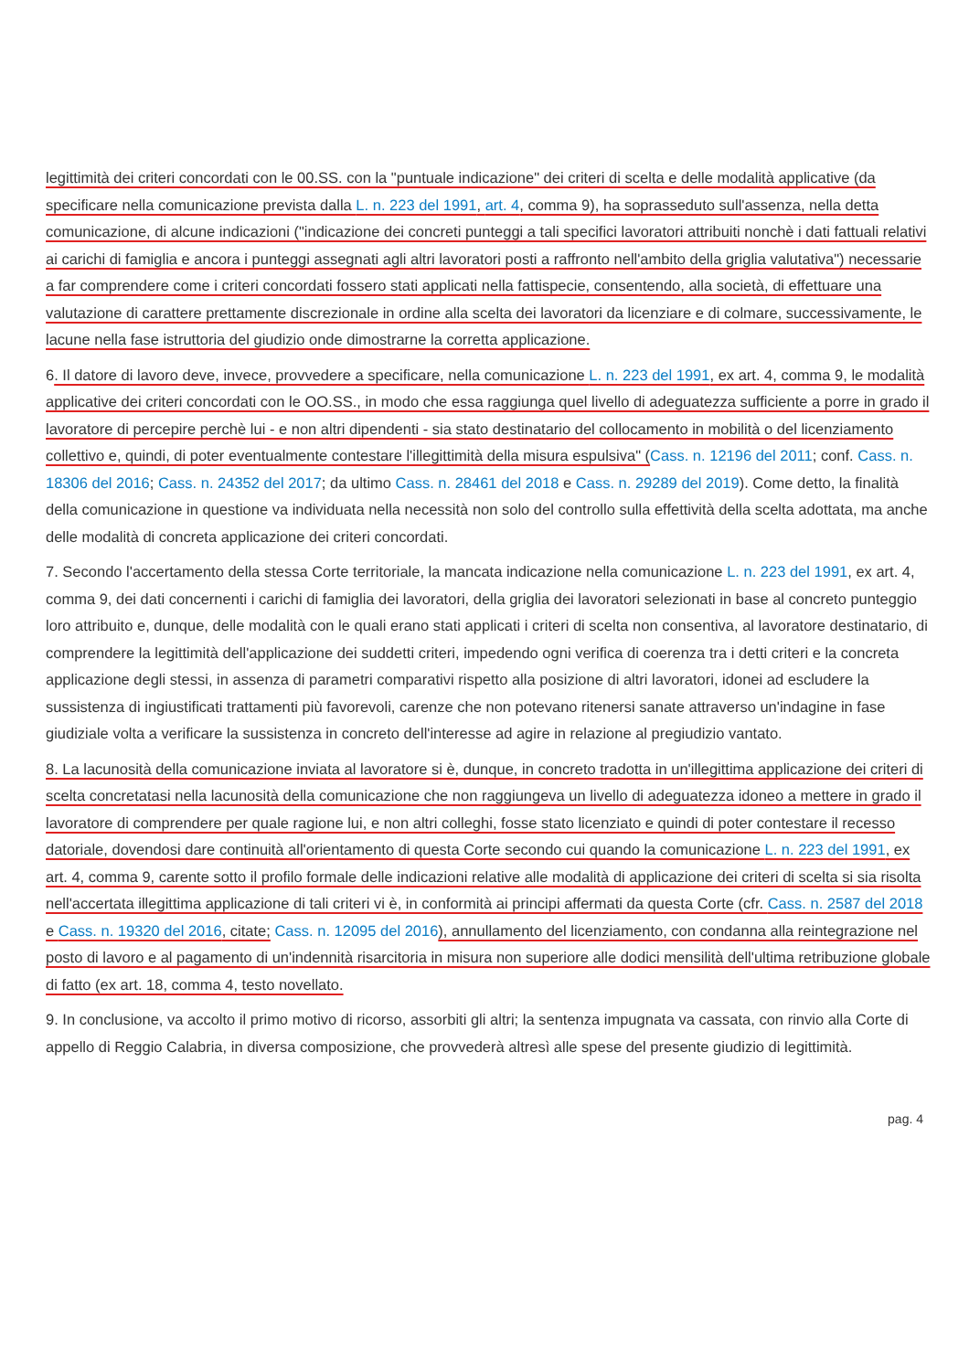legittimità dei criteri concordati con le 00.SS. con la "puntuale indicazione" dei criteri di scelta e delle modalità applicative (da specificare nella comunicazione prevista dalla L. n. 223 del 1991, art. 4, comma 9), ha soprasseduto sull'assenza, nella detta comunicazione, di alcune indicazioni ("indicazione dei concreti punteggi a tali specifici lavoratori attribuiti nonchè i dati fattuali relativi ai carichi di famiglia e ancora i punteggi assegnati agli altri lavoratori posti a raffronto nell'ambito della griglia valutativa") necessarie a far comprendere come i criteri concordati fossero stati applicati nella fattispecie, consentendo, alla società, di effettuare una valutazione di carattere prettamente discrezionale in ordine alla scelta dei lavoratori da licenziare e di colmare, successivamente, le lacune nella fase istruttoria del giudizio onde dimostrarne la corretta applicazione.
6. Il datore di lavoro deve, invece, provvedere a specificare, nella comunicazione L. n. 223 del 1991, ex art. 4, comma 9, le modalità applicative dei criteri concordati con le OO.SS., in modo che essa raggiunga quel livello di adeguatezza sufficiente a porre in grado il lavoratore di percepire perchè lui - e non altri dipendenti - sia stato destinatario del collocamento in mobilità o del licenziamento collettivo e, quindi, di poter eventualmente contestare l'illegittimità della misura espulsiva" (Cass. n. 12196 del 2011; conf. Cass. n. 18306 del 2016; Cass. n. 24352 del 2017; da ultimo Cass. n. 28461 del 2018 e Cass. n. 29289 del 2019). Come detto, la finalità della comunicazione in questione va individuata nella necessità non solo del controllo sulla effettività della scelta adottata, ma anche delle modalità di concreta applicazione dei criteri concordati.
7. Secondo l'accertamento della stessa Corte territoriale, la mancata indicazione nella comunicazione L. n. 223 del 1991, ex art. 4, comma 9, dei dati concernenti i carichi di famiglia dei lavoratori, della griglia dei lavoratori selezionati in base al concreto punteggio loro attribuito e, dunque, delle modalità con le quali erano stati applicati i criteri di scelta non consentiva, al lavoratore destinatario, di comprendere la legittimità dell'applicazione dei suddetti criteri, impedendo ogni verifica di coerenza tra i detti criteri e la concreta applicazione degli stessi, in assenza di parametri comparativi rispetto alla posizione di altri lavoratori, idonei ad escludere la sussistenza di ingiustificati trattamenti più favorevoli, carenze che non potevano ritenersi sanate attraverso un'indagine in fase giudiziale volta a verificare la sussistenza in concreto dell'interesse ad agire in relazione al pregiudizio vantato.
8. La lacunosità della comunicazione inviata al lavoratore si è, dunque, in concreto tradotta in un'illegittima applicazione dei criteri di scelta concretatasi nella lacunosità della comunicazione che non raggiungeva un livello di adeguatezza idoneo a mettere in grado il lavoratore di comprendere per quale ragione lui, e non altri colleghi, fosse stato licenziato e quindi di poter contestare il recesso datoriale, dovendosi dare continuità all'orientamento di questa Corte secondo cui quando la comunicazione L. n. 223 del 1991, ex art. 4, comma 9, carente sotto il profilo formale delle indicazioni relative alle modalità di applicazione dei criteri di scelta si sia risolta nell'accertata illegittima applicazione di tali criteri vi è, in conformità ai principi affermati da questa Corte (cfr. Cass. n. 2587 del 2018 e Cass. n. 19320 del 2016, citate; Cass. n. 12095 del 2016), annullamento del licenziamento, con condanna alla reintegrazione nel posto di lavoro e al pagamento di un'indennità risarcitoria in misura non superiore alle dodici mensilità dell'ultima retribuzione globale di fatto (ex art. 18, comma 4, testo novellato.
9. In conclusione, va accolto il primo motivo di ricorso, assorbiti gli altri; la sentenza impugnata va cassata, con rinvio alla Corte di appello di Reggio Calabria, in diversa composizione, che provvederà altresì alle spese del presente giudizio di legittimità.
pag. 4